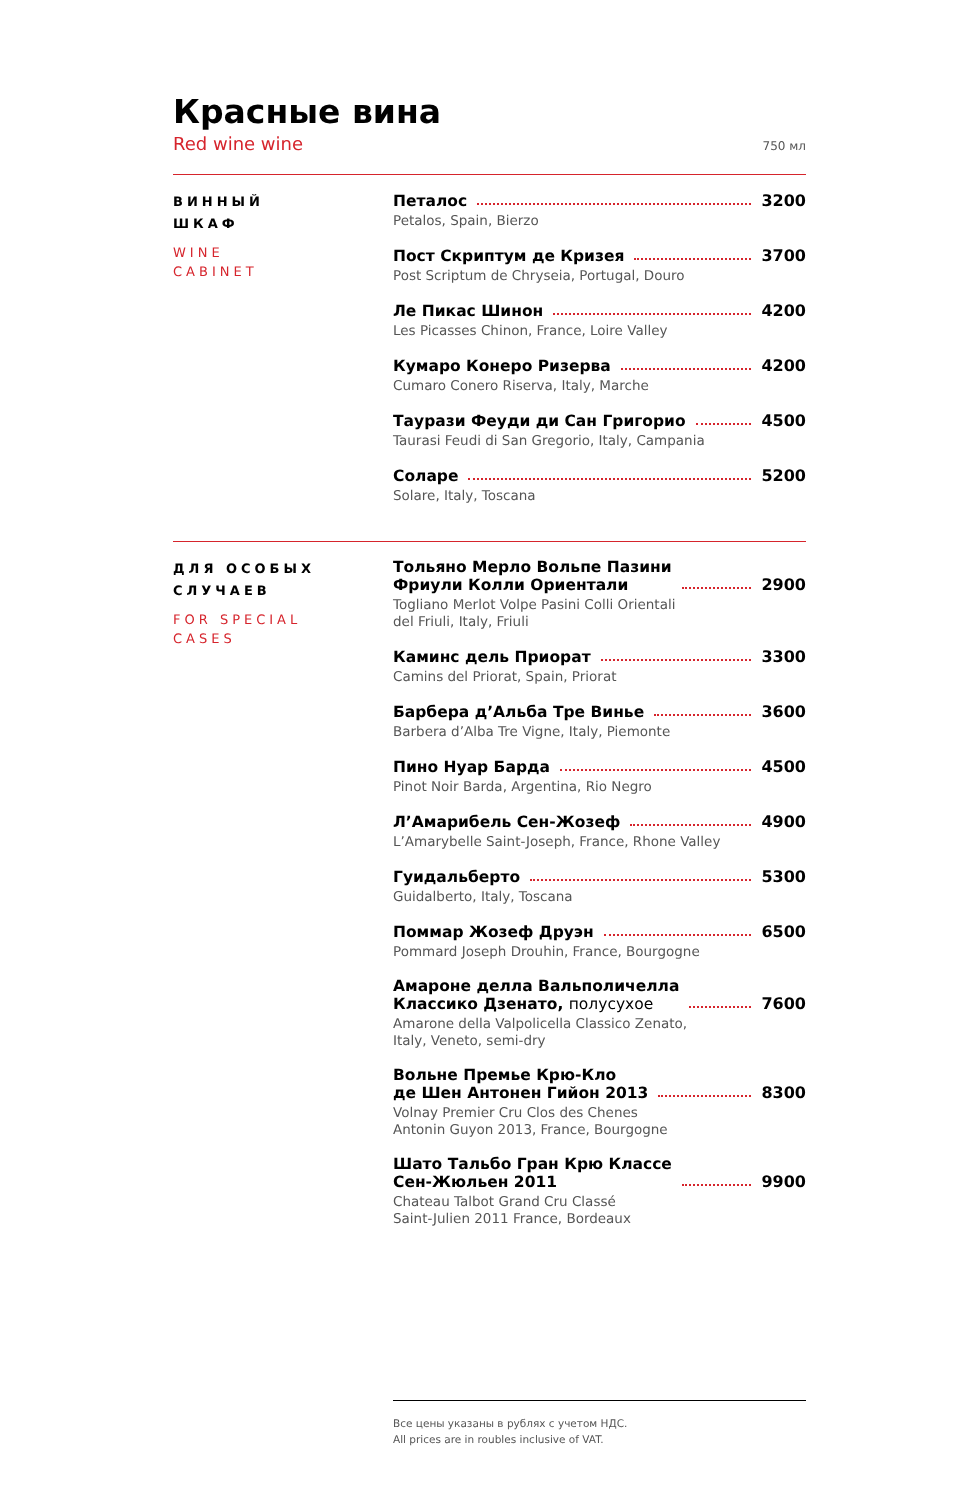Красные вина
Red wine wine 750 мл
ВИННЫЙ
ШКАФ
WINE
CABINET
Петалос 3200
Petalos, Spain, Bierzo
Пост Скриптум де Кризея 3700
Post Scriptum de Chryseia, Portugal, Douro
Ле Пикас Шинон 4200
Les Picasses Chinon, France, Loire Valley
Кумаро Конеро Ризерва 4200
Cumaro Conero Riserva, Italy, Marche
Таурази Феуди ди Сан Григорио 4500
Taurasi Feudi di San Gregorio, Italy, Campania
Соларе 5200
Solare, Italy, Toscana
ДЛЯ ОСОБЫХ
СЛУЧАЕВ
FOR SPECIAL
CASES
Тольяно Мерло Вольпе Пазини
Фриули Колли Ориентали 2900
Togliano Merlot Volpe Pasini Colli Orientali
del Friuli, Italy, Friuli
Каминс дель Приорат 3300
Camins del Priorat, Spain, Priorat
Барбера д’Альба Тре Винье 3600
Barbera d’Alba Tre Vigne, Italy, Piemonte
Пино Нуар Барда 4500
Pinot Noir Barda, Argentina, Rio Negro
Л’Амарибель Сен-Жозеф 4900
L’Amarybelle Saint-Joseph, France, Rhone Valley
Гуидальберто 5300
Guidalberto, Italy, Toscana
Поммар Жозеф Друэн 6500
Pommard Joseph Drouhin, France, Bourgogne
Амароне делла Вальполичелла
Классико Дзенато, полусухое 7600
Amarone della Valpolicella Classico Zenato,
Italy, Veneto, semi-dry
Вольне Премье Крю-Кло
де Шен Антонен Гийон 2013 8300
Volnay Premier Cru Clos des Chenes
Antonin Guyon 2013, France, Bourgogne
Шато Тальбо Гран Крю Классе
Сен-Жюльен 2011 9900
Chateau Talbot Grand Cru Classé
Saint-Julien 2011 France, Bordeaux
Все цены указаны в рублях с учетом НДС.
All prices are in roubles inclusive of VAT.